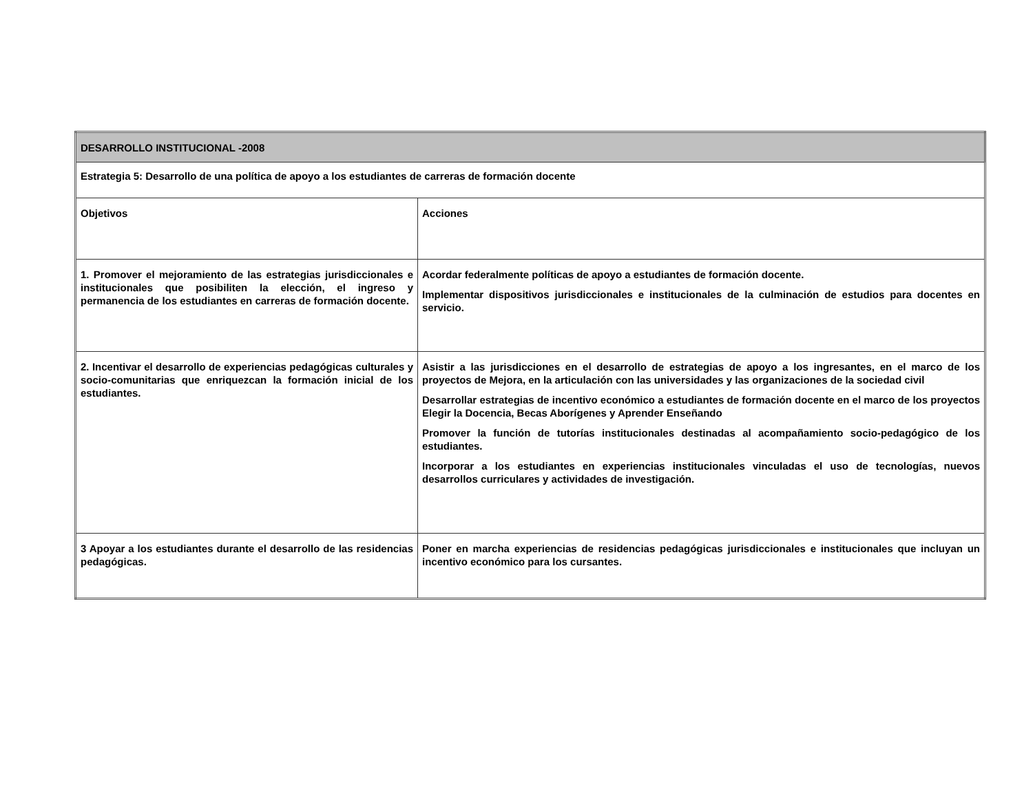| DESARROLLO INSTITUCIONAL -2008 | |
| Estrategia 5: Desarrollo de una política de apoyo a los estudiantes de carreras de formación docente | |
| Objetivos | Acciones |
| 1. Promover el mejoramiento de las estrategias jurisdiccionales e institucionales que posibiliten la elección, el ingreso y permanencia de los estudiantes en carreras de formación docente. | Acordar federalmente políticas de apoyo a estudiantes de formación docente. Implementar dispositivos jurisdiccionales e institucionales de la culminación de estudios para docentes en servicio. |
| 2. Incentivar el desarrollo de experiencias pedagógicas culturales y socio-comunitarias que enriquezcan la formación inicial de los estudiantes. | Asistir a las jurisdicciones en el desarrollo de estrategias de apoyo a los ingresantes, en el marco de los proyectos de Mejora, en la articulación con las universidades y las organizaciones de la sociedad civil Desarrollar estrategias de incentivo económico a estudiantes de formación docente en el marco de los proyectos Elegir la Docencia, Becas Aborígenes y Aprender Enseñando Promover la función de tutorías institucionales destinadas al acompañamiento socio-pedagógico de los estudiantes. Incorporar a los estudiantes en experiencias institucionales vinculadas el uso de tecnologías, nuevos desarrollos curriculares y actividades de investigación. |
| 3 Apoyar a los estudiantes durante el desarrollo de las residencias pedagógicas. | Poner en marcha experiencias de residencias pedagógicas jurisdiccionales e institucionales que incluyan un incentivo económico para los cursantes. |